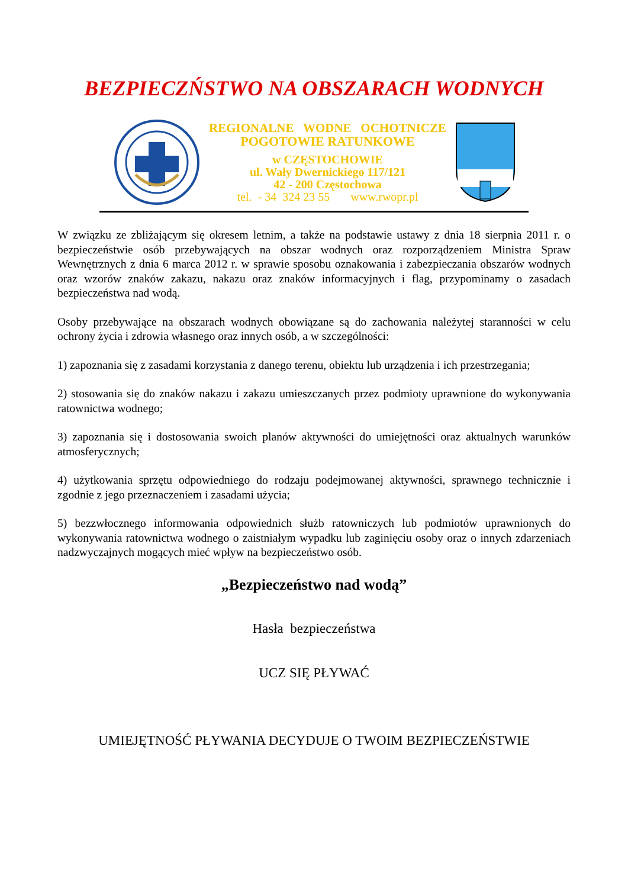BEZPIECZŃSTWO NA OBSZARACH WODNYCH
REGIONALNE WODNE OCHOTNICZE
POGOTOWIE RATUNKOWE
w CZĘSTOCHOWIE
ul. Wały Dwernickiego 117/121
42 - 200 Częstochowa
tel. - 34 324 23 55 www.rwopr.pl
W związku ze zbliżającym się okresem letnim, a także na podstawie ustawy z dnia 18 sierpnia 2011 r. o bezpieczeństwie osób przebywających na obszar wodnych oraz rozporządzeniem Ministra Spraw Wewnętrznych z dnia 6 marca 2012 r. w sprawie sposobu oznakowania i zabezpieczania obszarów wodnych oraz wzorów znaków zakazu, nakazu oraz znaków informacyjnych i flag, przypominamy o zasadach bezpieczeństwa nad wodą.
Osoby przebywające na obszarach wodnych obowiązane są do zachowania należytej staranności w celu ochrony życia i zdrowia własnego oraz innych osób, a w szczególności:
1) zapoznania się z zasadami korzystania z danego terenu, obiektu lub urządzenia i ich przestrzegania;
2) stosowania się do znaków nakazu i zakazu umieszczanych przez podmioty uprawnione do wykonywania ratownictwa wodnego;
3) zapoznania się i dostosowania swoich planów aktywności do umiejętności oraz aktualnych warunków atmosferycznych;
4) użytkowania sprzętu odpowiedniego do rodzaju podejmowanej aktywności, sprawnego technicznie i zgodnie z jego przeznaczeniem i zasadami użycia;
5) bezzwłocznego informowania odpowiednich służb ratowniczych lub podmiotów uprawnionych do wykonywania ratownictwa wodnego o zaistniałym wypadku lub zaginięciu osoby oraz o innych zdarzeniach nadzwyczajnych mogących mieć wpływ na bezpieczeństwo osób.
„Bezpieczeństwo nad wodą”
Hasła bezpieczeństwa
UCZ SIĘ PŁYWAĆ
UMIEJĘTNOŚĆ PŁYWANIA DECYDUJE O TWOIM BEZPIECZEŃSTWIE